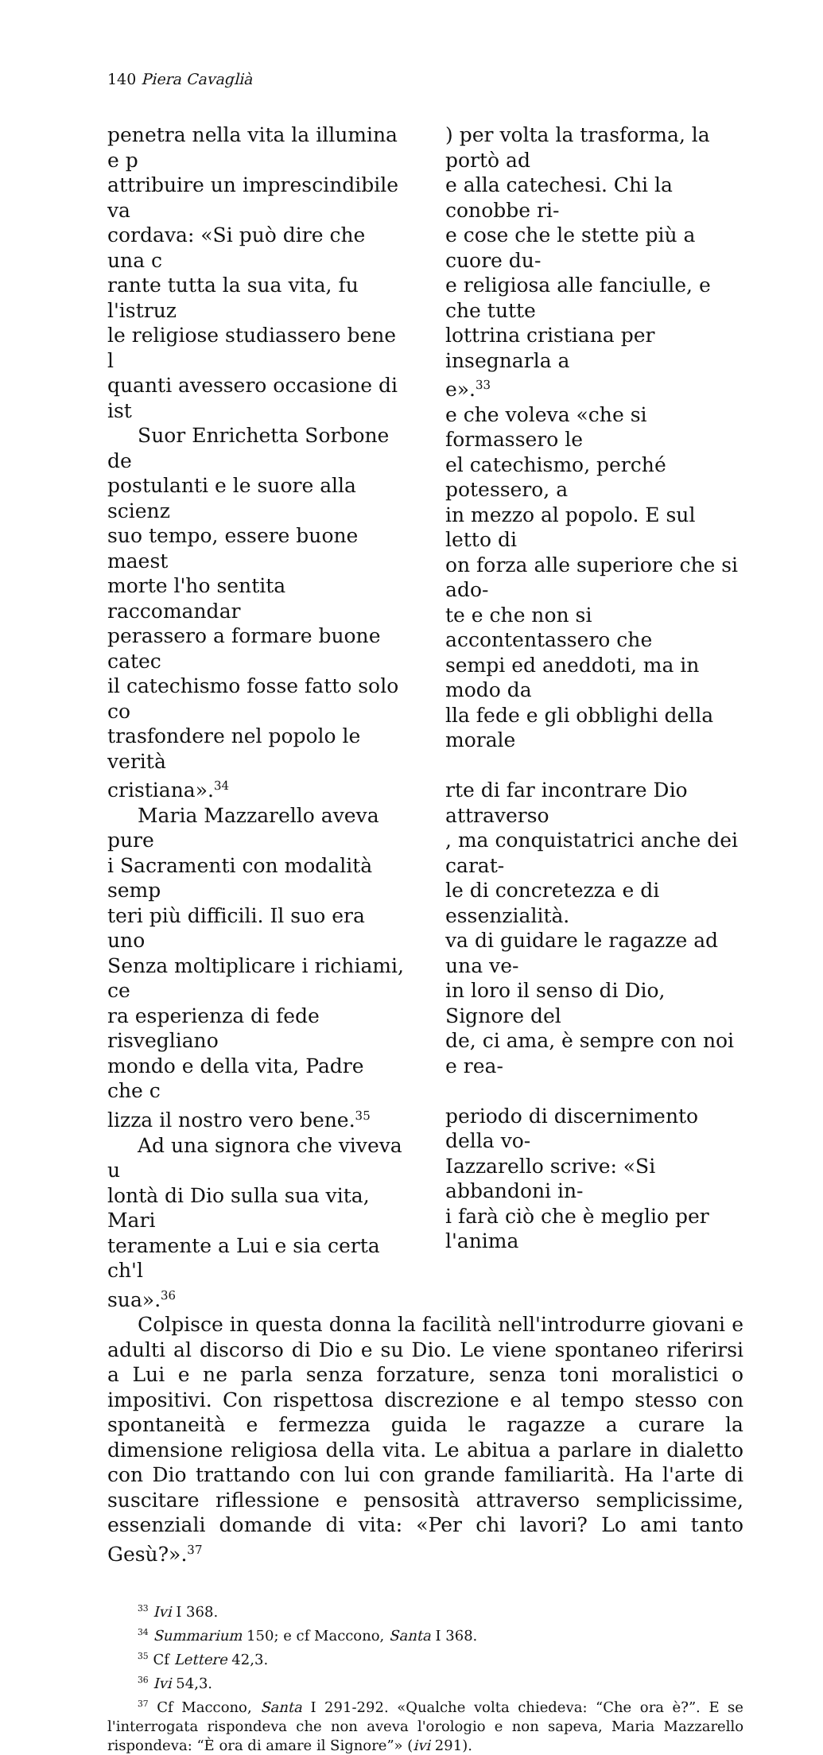140 Piera Cavaglià
penetra nella vita la illumina e p
attribuire un imprescindibile va
cordava: «Si può dire che una c
rante tutta la sua vita, fu l'istruz
le religiose studiassero bene l
quanti avessero occasione di ist
Suor Enrichetta Sorbone de
postulanti e le suore alla scienz
suo tempo, essere buone maest
morte l'ho sentita raccomandar
perassero a formare buone catec
il catechismo fosse fatto solo co
trasfondere nel popolo le verità
cristiana».<sup>34</sup>
Maria Mazzarello aveva pure
i Sacramenti con modalità semp
teri più difficili. Il suo era uno
Senza moltiplicare i richiami, ce
ra esperienza di fede risvegliano
mondo e della vita, Padre che c
lizza il nostro vero bene.<sup>35</sup>
Ad una signora che viveva u
lontà di Dio sulla sua vita, Mari
teramente a Lui e sia certa ch'l
sua».<sup>36</sup>
) per volta la trasforma, la portò ad
e alla catechesi. Chi la conobbe ri-
e cose che le stette più a cuore du-
e religiosa alle fanciulle, e che tutte
lottrina cristiana per insegnarla a
e».<sup>33</sup>
e che voleva «che si formassero le
el catechismo, perché potessero, a
in mezzo al popolo. E sul letto di
on forza alle superiore che si ado-
te e che non si accontentassero che
sempi ed aneddoti, ma in modo da
lla fede e gli obblighi della morale
rte di far incontrare Dio attraverso
, ma conquistatrici anche dei carat-
le di concretezza e di essenzialità.
va di guidare le ragazze ad una ve-
in loro il senso di Dio, Signore del
de, ci ama, è sempre con noi e rea-
periodo di discernimento della vo-
Iazzarello scrive: «Si abbandoni in-
i farà ciò che è meglio per l'anima
Colpisce in questa donna la facilità nell'introdurre giovani e adulti al discorso di Dio e su Dio. Le viene spontaneo riferirsi a Lui e ne parla senza forzature, senza toni moralistici o impositivi. Con rispettosa discrezione e al tempo stesso con spontaneità e fermezza guida le ragazze a curare la dimensione religiosa della vita. Le abitua a parlare in dialetto con Dio trattando con lui con grande familiarità. Ha l'arte di suscitare riflessione e pensosità attraverso semplicissime, essenziali domande di vita: «Per chi lavori? Lo ami tanto Gesù?».<sup>37</sup>
<sup>33</sup> Ivi I 368.
<sup>34</sup> Summarium 150; e cf Maccono, Santa I 368.
<sup>35</sup> Cf Lettere 42,3.
<sup>36</sup> Ivi 54,3.
<sup>37</sup> Cf Maccono, Santa I 291-292. «Qualche volta chiedeva: “Che ora è?”. E se l'interrogata rispondeva che non aveva l'orologio e non sapeva, Maria Mazzarello rispondeva: “È ora di amare il Signore”» (ivi 291).